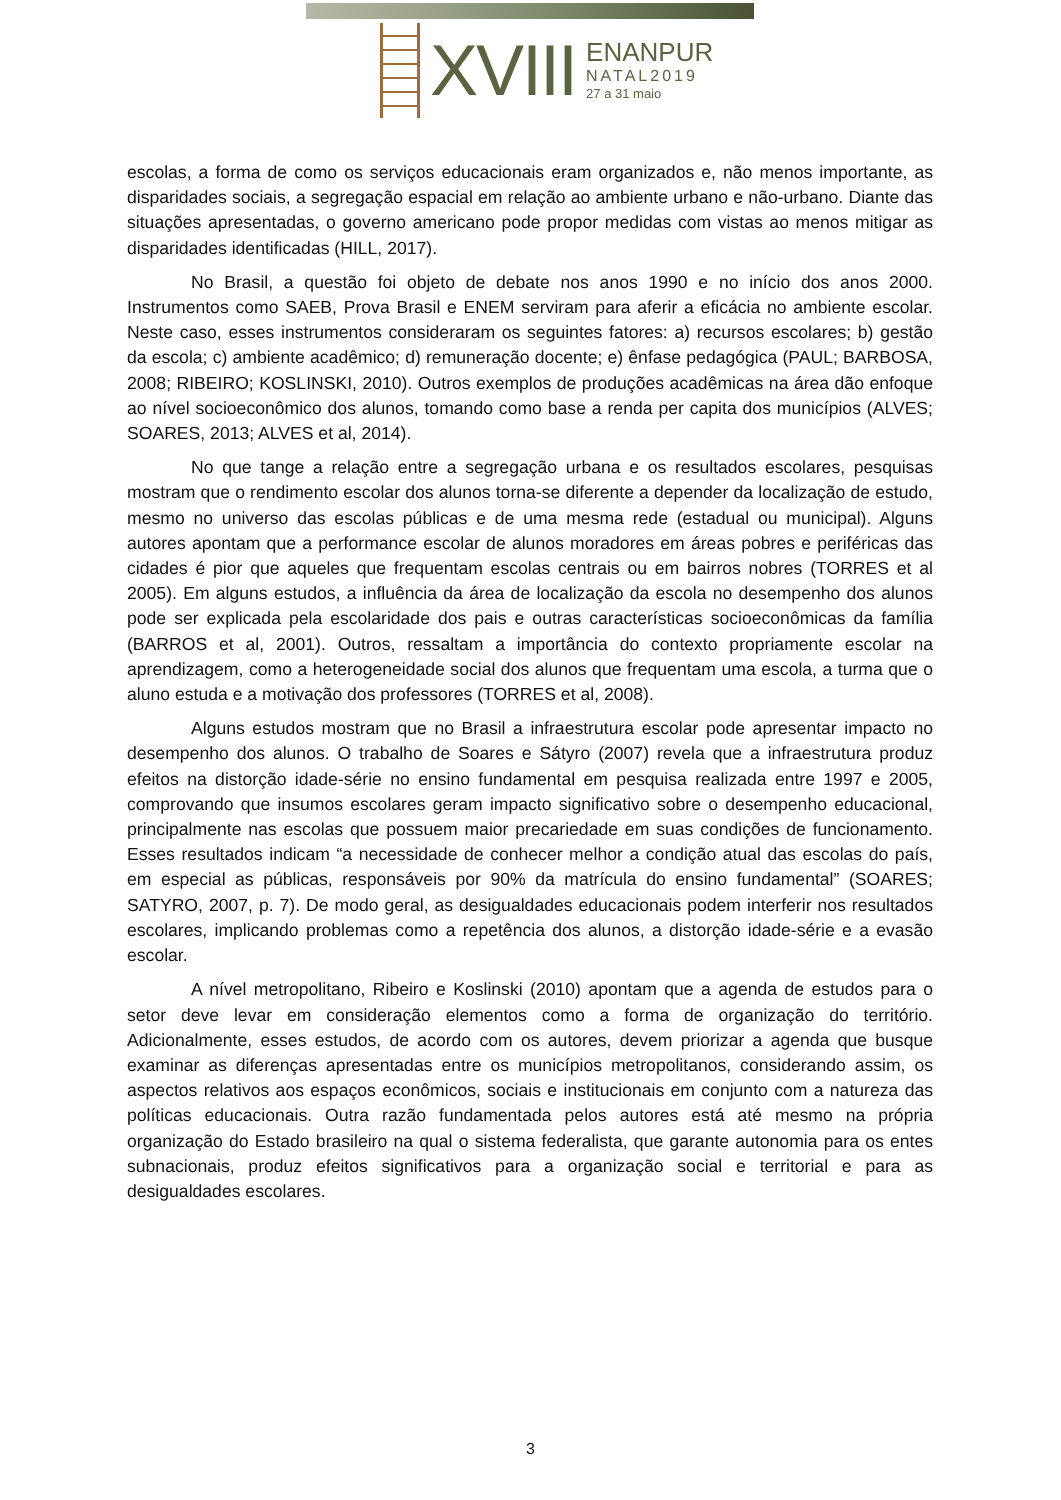XVIII
ENANPUR
NATAL2019
27 a 31 maio
escolas, a forma de como os serviços educacionais eram organizados e, não menos importante, as disparidades sociais, a segregação espacial em relação ao ambiente urbano e não-urbano. Diante das situações apresentadas, o governo americano pode propor medidas com vistas ao menos mitigar as disparidades identificadas (HILL, 2017).
No Brasil, a questão foi objeto de debate nos anos 1990 e no início dos anos 2000. Instrumentos como SAEB, Prova Brasil e ENEM serviram para aferir a eficácia no ambiente escolar. Neste caso, esses instrumentos consideraram os seguintes fatores: a) recursos escolares; b) gestão da escola; c) ambiente acadêmico; d) remuneração docente; e) ênfase pedagógica (PAUL; BARBOSA, 2008; RIBEIRO; KOSLINSKI, 2010). Outros exemplos de produções acadêmicas na área dão enfoque ao nível socioeconômico dos alunos, tomando como base a renda per capita dos municípios (ALVES; SOARES, 2013; ALVES et al, 2014).
No que tange a relação entre a segregação urbana e os resultados escolares, pesquisas mostram que o rendimento escolar dos alunos torna-se diferente a depender da localização de estudo, mesmo no universo das escolas públicas e de uma mesma rede (estadual ou municipal). Alguns autores apontam que a performance escolar de alunos moradores em áreas pobres e periféricas das cidades é pior que aqueles que frequentam escolas centrais ou em bairros nobres (TORRES et al 2005). Em alguns estudos, a influência da área de localização da escola no desempenho dos alunos pode ser explicada pela escolaridade dos pais e outras características socioeconômicas da família (BARROS et al, 2001). Outros, ressaltam a importância do contexto propriamente escolar na aprendizagem, como a heterogeneidade social dos alunos que frequentam uma escola, a turma que o aluno estuda e a motivação dos professores (TORRES et al, 2008).
Alguns estudos mostram que no Brasil a infraestrutura escolar pode apresentar impacto no desempenho dos alunos. O trabalho de Soares e Sátyro (2007) revela que a infraestrutura produz efeitos na distorção idade-série no ensino fundamental em pesquisa realizada entre 1997 e 2005, comprovando que insumos escolares geram impacto significativo sobre o desempenho educacional, principalmente nas escolas que possuem maior precariedade em suas condições de funcionamento. Esses resultados indicam “a necessidade de conhecer melhor a condição atual das escolas do país, em especial as públicas, responsáveis por 90% da matrícula do ensino fundamental” (SOARES; SATYRO, 2007, p. 7). De modo geral, as desigualdades educacionais podem interferir nos resultados escolares, implicando problemas como a repetência dos alunos, a distorção idade-série e a evasão escolar.
A nível metropolitano, Ribeiro e Koslinski (2010) apontam que a agenda de estudos para o setor deve levar em consideração elementos como a forma de organização do território. Adicionalmente, esses estudos, de acordo com os autores, devem priorizar a agenda que busque examinar as diferenças apresentadas entre os municípios metropolitanos, considerando assim, os aspectos relativos aos espaços econômicos, sociais e institucionais em conjunto com a natureza das políticas educacionais. Outra razão fundamentada pelos autores está até mesmo na própria organização do Estado brasileiro na qual o sistema federalista, que garante autonomia para os entes subnacionais, produz efeitos significativos para a organização social e territorial e para as desigualdades escolares.
3